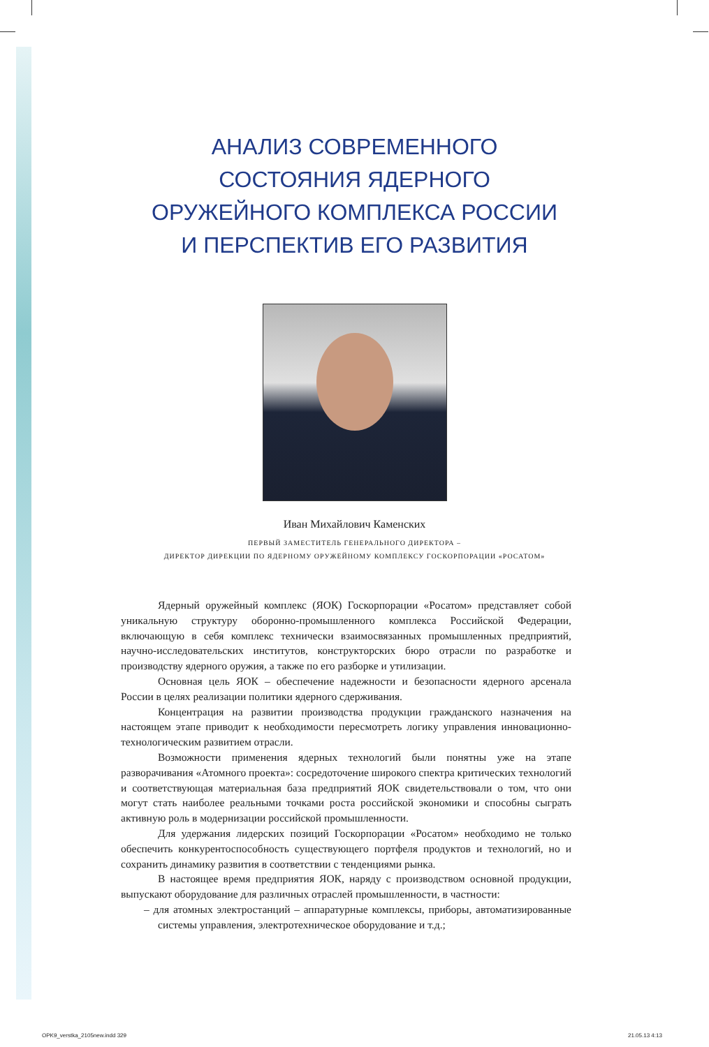АНАЛИЗ СОВРЕМЕННОГО
СОСТОЯНИЯ ЯДЕРНОГО
ОРУЖЕЙНОГО КОМПЛЕКСА РОССИИ
И ПЕРСПЕКТИВ ЕГО РАЗВИТИЯ
Иван Михайлович Каменских
ПЕРВЫЙ ЗАМЕСТИТЕЛЬ ГЕНЕРАЛЬНОГО ДИРЕКТОРА –
ДИРЕКТОР ДИРЕКЦИИ ПО ЯДЕРНОМУ ОРУЖЕЙНОМУ КОМПЛЕКСУ ГОСКОРПОРАЦИИ «РОСАТОМ»
Ядерный оружейный комплекс (ЯОК) Госкорпорации «Росатом» представляет собой уникальную структуру оборонно-промышленного комплекса Российской Федерации, включающую в себя комплекс технически взаимосвязанных промышленных предприятий, научно-исследовательских институтов, конструкторских бюро отрасли по разработке и производству ядерного оружия, а также по его разборке и утилизации.
Основная цель ЯОК – обеспечение надежности и безопасности ядерного арсенала России в целях реализации политики ядерного сдерживания.
Концентрация на развитии производства продукции гражданского назначения на настоящем этапе приводит к необходимости пересмотреть логику управления инновационно-технологическим развитием отрасли.
Возможности применения ядерных технологий были понятны уже на этапе разворачивания «Атомного проекта»: сосредоточение широкого спектра критических технологий и соответствующая материальная база предприятий ЯОК свидетельствовали о том, что они могут стать наиболее реальными точками роста российской экономики и способны сыграть активную роль в модернизации российской промышленности.
Для удержания лидерских позиций Госкорпорации «Росатом» необходимо не только обеспечить конкурентоспособность существующего портфеля продуктов и технологий, но и сохранить динамику развития в соответствии с тенденциями рынка.
В настоящее время предприятия ЯОК, наряду с производством основной продукции, выпускают оборудование для различных отраслей промышленности, в частности:
– для атомных электростанций – аппаратурные комплексы, приборы, автоматизированные системы управления, электротехническое оборудование и т.д.;
OPK9_verstka_2105new.indd 329 21.05.13 4:13